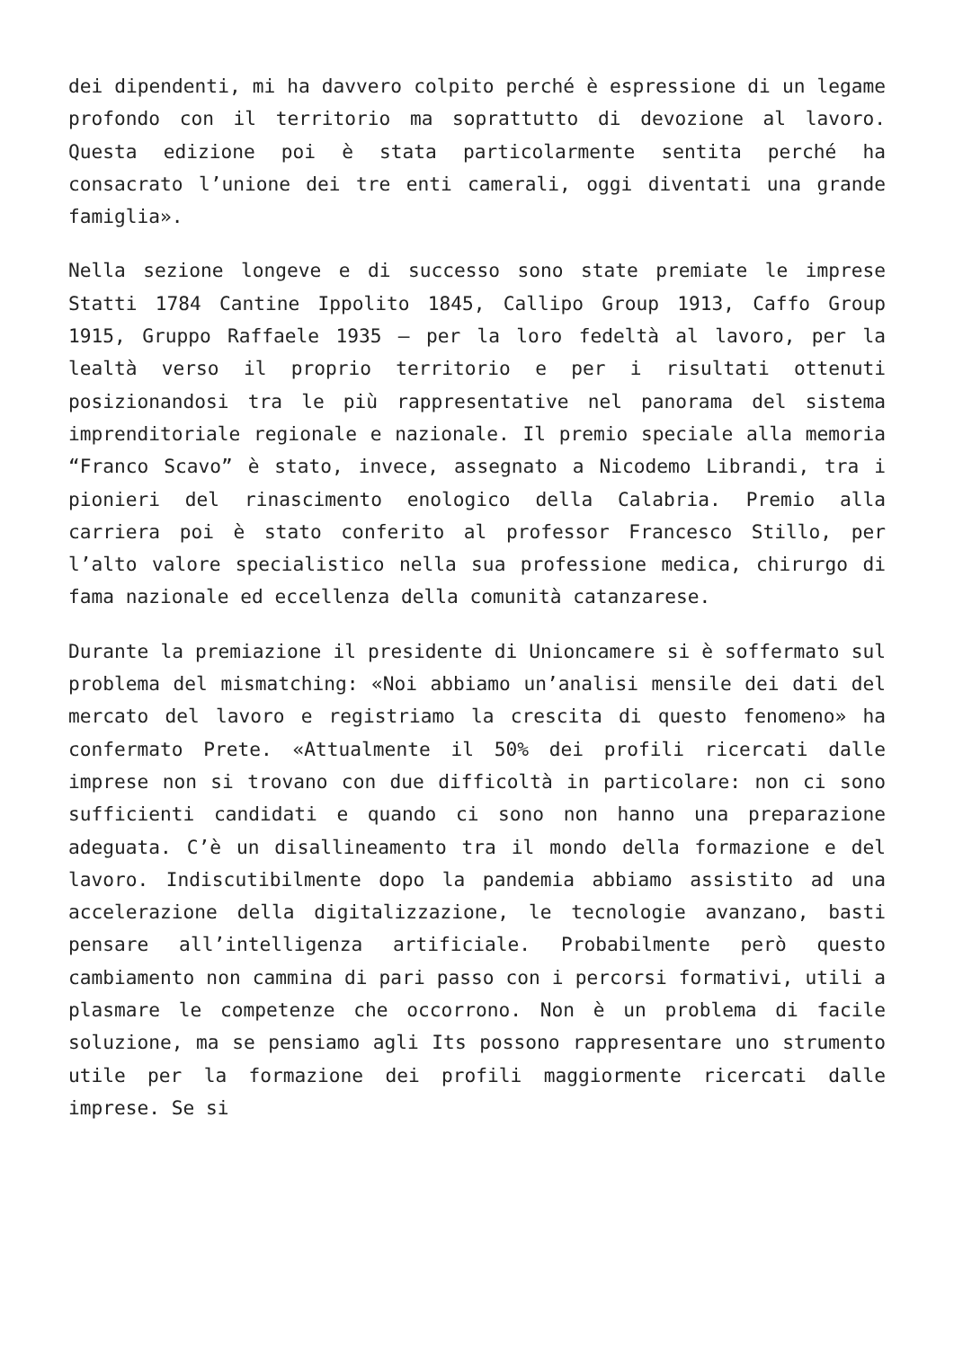dei dipendenti, mi ha davvero colpito perché è espressione di un legame profondo con il territorio ma soprattutto di devozione al lavoro. Questa edizione poi è stata particolarmente sentita perché ha consacrato l’unione dei tre enti camerali, oggi diventati una grande famiglia».
Nella sezione longeve e di successo sono state premiate le imprese Statti 1784 Cantine Ippolito 1845, Callipo Group 1913, Caffo Group 1915, Gruppo Raffaele 1935 – per la loro fedeltà al lavoro, per la lealtà verso il proprio territorio e per i risultati ottenuti posizionandosi tra le più rappresentative nel panorama del sistema imprenditoriale regionale e nazionale. Il premio speciale alla memoria “Franco Scavo” è stato, invece, assegnato a Nicodemo Librandi, tra i pionieri del rinascimento enologico della Calabria. Premio alla carriera poi è stato conferito al professor Francesco Stillo, per l’alto valore specialistico nella sua professione medica, chirurgo di fama nazionale ed eccellenza della comunità catanzarese.
Durante la premiazione il presidente di Unioncamere si è soffermato sul problema del mismatching: «Noi abbiamo un’analisi mensile dei dati del mercato del lavoro e registriamo la crescita di questo fenomeno» ha confermato Prete. «Attualmente il 50% dei profili ricercati dalle imprese non si trovano con due difficoltà in particolare: non ci sono sufficienti candidati e quando ci sono non hanno una preparazione adeguata. C’è un disallineamento tra il mondo della formazione e del lavoro. Indiscutibilmente dopo la pandemia abbiamo assistito ad una accelerazione della digitalizzazione, le tecnologie avanzano, basti pensare all’intelligenza artificiale. Probabilmente però questo cambiamento non cammina di pari passo con i percorsi formativi, utili a plasmare le competenze che occorrono. Non è un problema di facile soluzione, ma se pensiamo agli Its possono rappresentare uno strumento utile per la formazione dei profili maggiormente ricercati dalle imprese. Se si